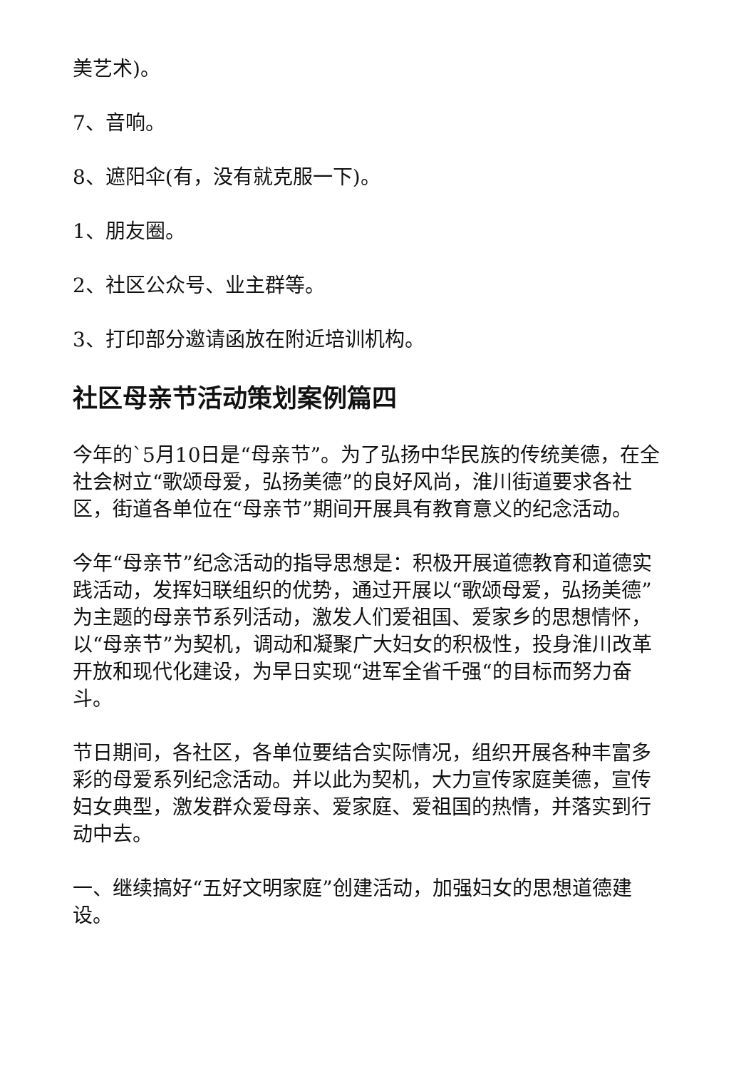美艺术)。
7、音响。
8、遮阳伞(有，没有就克服一下)。
1、朋友圈。
2、社区公众号、业主群等。
3、打印部分邀请函放在附近培训机构。
社区母亲节活动策划案例篇四
今年的`5月10日是“母亲节”。为了弘扬中华民族的传统美德，在全社会树立“歌颂母爱，弘扬美德”的良好风尚，淮川街道要求各社区，街道各单位在“母亲节”期间开展具有教育意义的纪念活动。
今年“母亲节”纪念活动的指导思想是：积极开展道德教育和道德实践活动，发挥妇联组织的优势，通过开展以“歌颂母爱，弘扬美德”为主题的母亲节系列活动，激发人们爱祖国、爱家乡的思想情怀，以“母亲节”为契机，调动和凝聚广大妇女的积极性，投身淮川改革开放和现代化建设，为早日实现“进军全省千强“的目标而努力奋斗。
节日期间，各社区，各单位要结合实际情况，组织开展各种丰富多彩的母爱系列纪念活动。并以此为契机，大力宣传家庭美德，宣传妇女典型，激发群众爱母亲、爱家庭、爱祖国的热情，并落实到行动中去。
一、继续搞好“五好文明家庭”创建活动，加强妇女的思想道德建设。